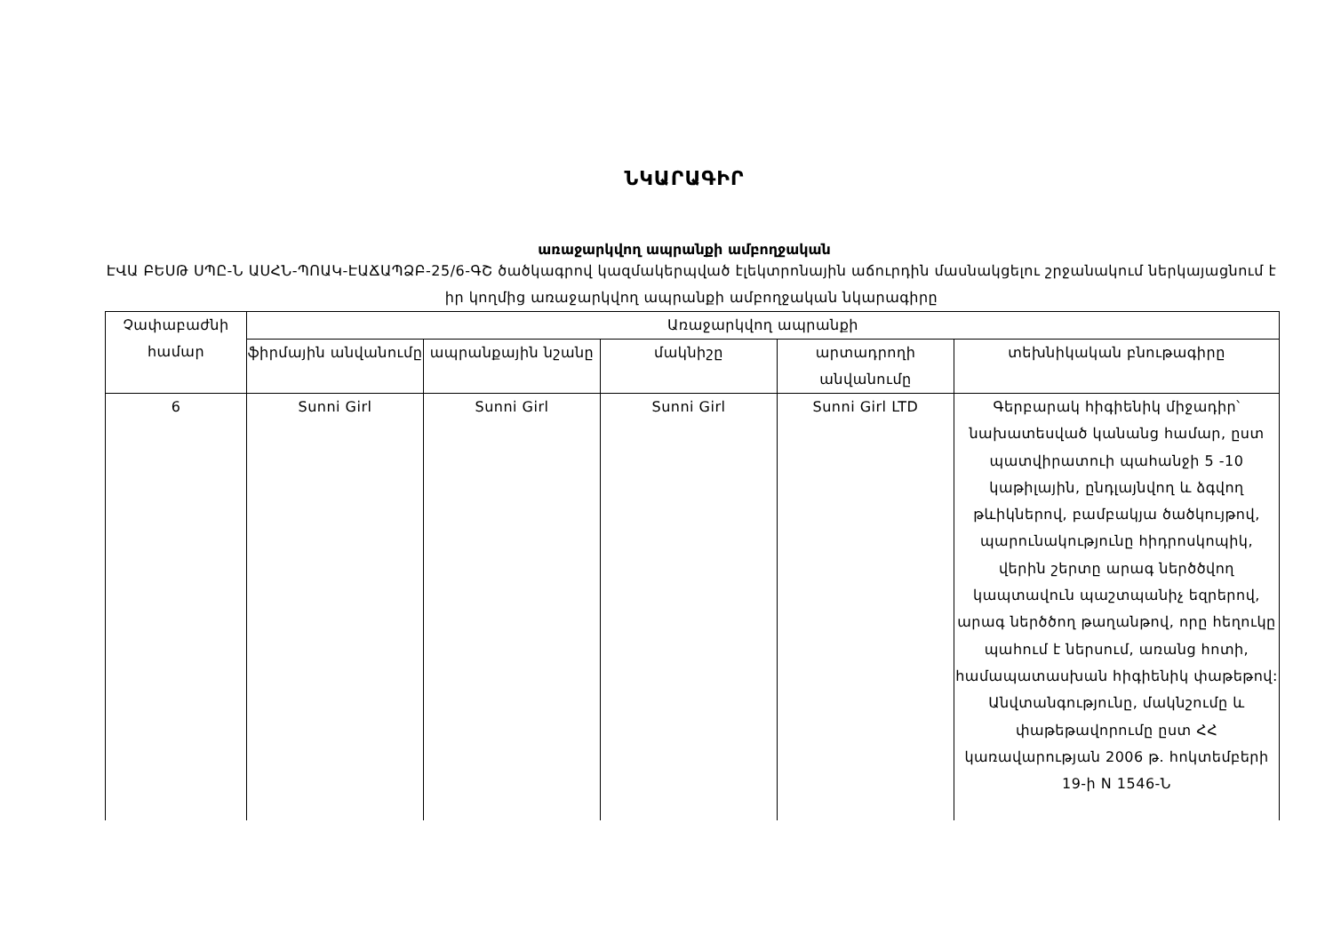ՆԿԱՐԱԳԻՐ
առաջարկվող ապրանքի ամբողջական
ԷՎԱ ԲԵՍԹ ՍՊԸ-Ն ԱՍՀՆ-ՊՈԱԿ-ԷԱՃԱՊՁԲ-25/6-ԳՇ ծածկագրով կազմակերպված էլեկտրոնային աճուրդին մասնակցելու շրջանակում ներկայացնում է իր կողմից առաջարկվող ապրանքի ամբողջական նկարագիրը
| Չափաբաժնի համար | Առաջարկվող ապրանքի | | | | |
| --- | --- | --- | --- | --- | --- |
| | ֆիրմային անվանումը | ապրանքային նշանը | մակնիշը | արտադրողի անվանումը | տեխնիկական բնութագիրը |
| 6 | Sunni Girl | Sunni Girl | Sunni Girl | Sunni Girl LTD | Գերբարակ հիգիենիկ միջադիր՝ նախատեսված կանանց համար, ըստ պատվիրատուի պահանջի 5 -10 կաթիլային, ընդլայնվող և ձգվող թևիկներով, բամբակյա ծածկույթով, պարունակությունը հիդրոսկոպիկ, վերին շերտը արագ ներծծվող կապտավուն պաշտպանիչ եզրերով, արագ ներծծող թաղանթով, որը հեղուկը պահում է ներսում, առանց հոտի, համապատասխան հիգիենիկ փաթեթով: Անվտանգությունը, մակնշումը և փաթեթավորումը ըստ ՀՀ կառավարության 2006 թ. հոկտեմբերի 19-ի N 1546-Ն |